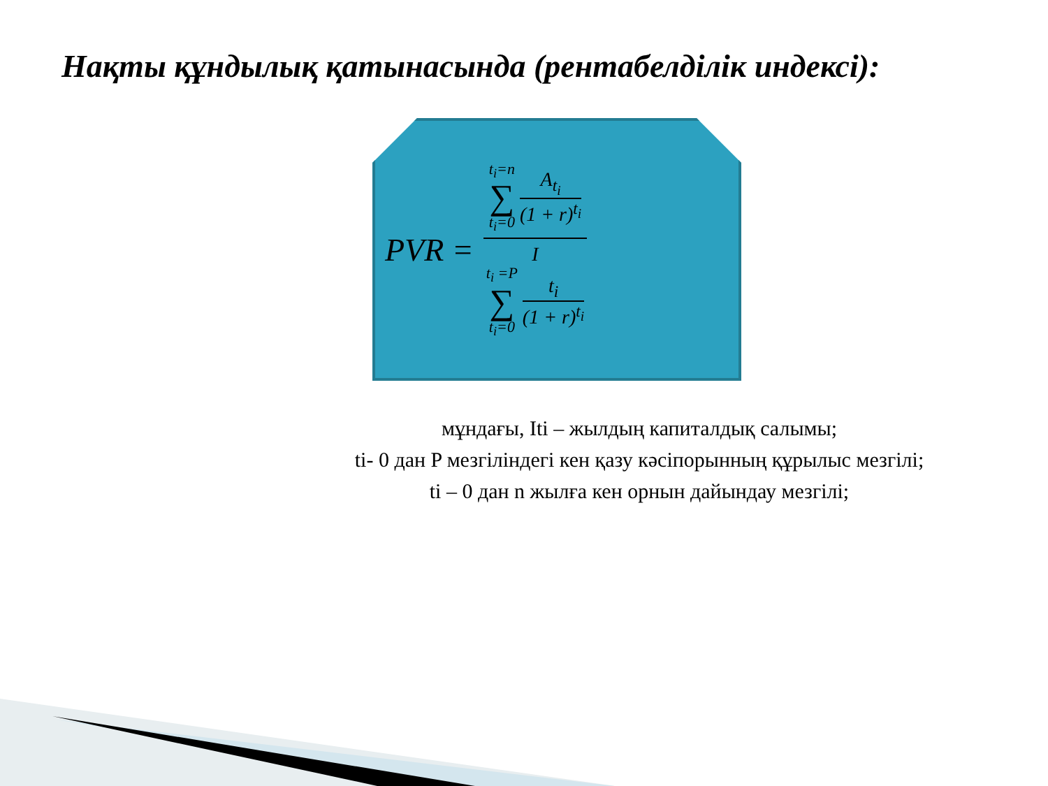Нақты құндылық қатынасында (рентабелділік индексі):
PVR =
t<sub>i</sub>=n ∑ t<sub>i</sub>=0 A<sub>t<sub>i</sub></sub> (1 + r)<sup>t<sub>i</sub></sup>
It<sub>i</sub> =P ∑ t<sub>i</sub>=0 t<sub>i</sub> (1 + r)<sup>t<sub>i</sub></sup>
мұндағы, Iti – жылдың капиталдық салымы;
ti- 0 дан P мезгіліндегі кен қазу кәсіпорынның құрылыс мезгілі;
ti – 0 дан n жылға кен орнын дайындау мезгілі;